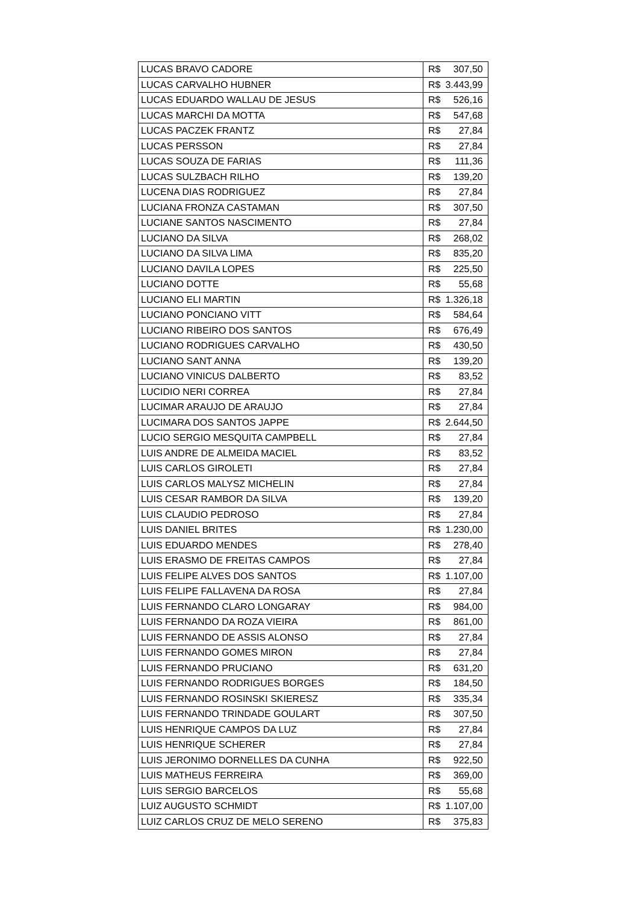| LUCAS BRAVO CADORE | R$ | 307,50 |
| LUCAS CARVALHO HUBNER | R$ | 3.443,99 |
| LUCAS EDUARDO WALLAU DE JESUS | R$ | 526,16 |
| LUCAS MARCHI DA MOTTA | R$ | 547,68 |
| LUCAS PACZEK FRANTZ | R$ | 27,84 |
| LUCAS PERSSON | R$ | 27,84 |
| LUCAS SOUZA DE FARIAS | R$ | 111,36 |
| LUCAS SULZBACH RILHO | R$ | 139,20 |
| LUCENA DIAS RODRIGUEZ | R$ | 27,84 |
| LUCIANA FRONZA CASTAMAN | R$ | 307,50 |
| LUCIANE SANTOS NASCIMENTO | R$ | 27,84 |
| LUCIANO DA SILVA | R$ | 268,02 |
| LUCIANO DA SILVA LIMA | R$ | 835,20 |
| LUCIANO DAVILA LOPES | R$ | 225,50 |
| LUCIANO DOTTE | R$ | 55,68 |
| LUCIANO ELI MARTIN | R$ | 1.326,18 |
| LUCIANO PONCIANO VITT | R$ | 584,64 |
| LUCIANO RIBEIRO DOS SANTOS | R$ | 676,49 |
| LUCIANO RODRIGUES CARVALHO | R$ | 430,50 |
| LUCIANO SANT ANNA | R$ | 139,20 |
| LUCIANO VINICUS DALBERTO | R$ | 83,52 |
| LUCIDIO NERI CORREA | R$ | 27,84 |
| LUCIMAR ARAUJO DE ARAUJO | R$ | 27,84 |
| LUCIMARA DOS SANTOS JAPPE | R$ | 2.644,50 |
| LUCIO SERGIO MESQUITA CAMPBELL | R$ | 27,84 |
| LUIS ANDRE DE ALMEIDA MACIEL | R$ | 83,52 |
| LUIS CARLOS GIROLETI | R$ | 27,84 |
| LUIS CARLOS MALYSZ MICHELIN | R$ | 27,84 |
| LUIS CESAR RAMBOR DA SILVA | R$ | 139,20 |
| LUIS CLAUDIO PEDROSO | R$ | 27,84 |
| LUIS DANIEL BRITES | R$ | 1.230,00 |
| LUIS EDUARDO MENDES | R$ | 278,40 |
| LUIS ERASMO DE FREITAS CAMPOS | R$ | 27,84 |
| LUIS FELIPE ALVES DOS SANTOS | R$ | 1.107,00 |
| LUIS FELIPE FALLAVENA DA ROSA | R$ | 27,84 |
| LUIS FERNANDO CLARO LONGARAY | R$ | 984,00 |
| LUIS FERNANDO DA ROZA VIEIRA | R$ | 861,00 |
| LUIS FERNANDO DE ASSIS ALONSO | R$ | 27,84 |
| LUIS FERNANDO GOMES MIRON | R$ | 27,84 |
| LUIS FERNANDO PRUCIANO | R$ | 631,20 |
| LUIS FERNANDO RODRIGUES BORGES | R$ | 184,50 |
| LUIS FERNANDO ROSINSKI SKIERESZ | R$ | 335,34 |
| LUIS FERNANDO TRINDADE GOULART | R$ | 307,50 |
| LUIS HENRIQUE CAMPOS DA LUZ | R$ | 27,84 |
| LUIS HENRIQUE SCHERER | R$ | 27,84 |
| LUIS JERONIMO DORNELLES DA CUNHA | R$ | 922,50 |
| LUIS MATHEUS FERREIRA | R$ | 369,00 |
| LUIS SERGIO BARCELOS | R$ | 55,68 |
| LUIZ AUGUSTO SCHMIDT | R$ | 1.107,00 |
| LUIZ CARLOS CRUZ DE MELO SERENO | R$ | 375,83 |